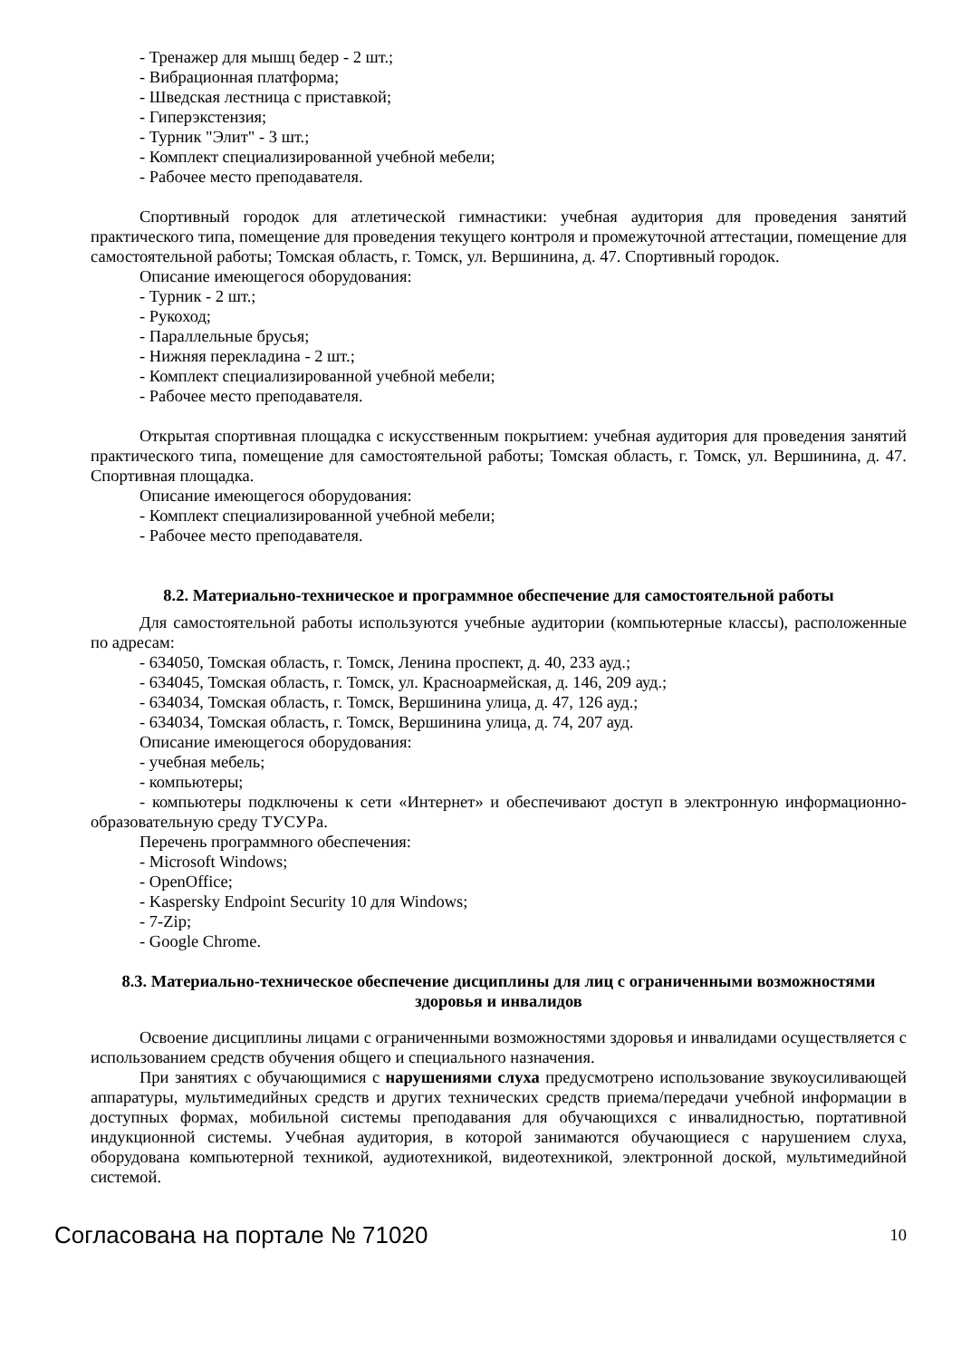- Тренажер для мышц бедер - 2 шт.;
- Вибрационная платформа;
- Шведская лестница с приставкой;
- Гиперэкстензия;
- Турник "Элит" - 3 шт.;
- Комплект специализированной учебной мебели;
- Рабочее место преподавателя.
Спортивный городок для атлетической гимнастики: учебная аудитория для проведения занятий практического типа, помещение для проведения текущего контроля и промежуточной аттестации, помещение для самостоятельной работы; Томская область, г. Томск, ул. Вершинина, д. 47. Спортивный городок.
Описание имеющегося оборудования:
- Турник - 2 шт.;
- Рукоход;
- Параллельные брусья;
- Нижняя перекладина - 2 шт.;
- Комплект специализированной учебной мебели;
- Рабочее место преподавателя.
Открытая спортивная площадка с искусственным покрытием: учебная аудитория для проведения занятий практического типа, помещение для самостоятельной работы; Томская область, г. Томск, ул. Вершинина, д. 47. Спортивная площадка.
Описание имеющегося оборудования:
- Комплект специализированной учебной мебели;
- Рабочее место преподавателя.
8.2. Материально-техническое и программное обеспечение для самостоятельной работы
Для самостоятельной работы используются учебные аудитории (компьютерные классы), расположенные по адресам:
- 634050, Томская область, г. Томск, Ленина проспект, д. 40, 233 ауд.;
- 634045, Томская область, г. Томск, ул. Красноармейская, д. 146, 209 ауд.;
- 634034, Томская область, г. Томск, Вершинина улица, д. 47, 126 ауд.;
- 634034, Томская область, г. Томск, Вершинина улица, д. 74, 207 ауд.
Описание имеющегося оборудования:
- учебная мебель;
- компьютеры;
- компьютеры подключены к сети «Интернет» и обеспечивают доступ в электронную информационно-образовательную среду ТУСУРа.
Перечень программного обеспечения:
- Microsoft Windows;
- OpenOffice;
- Kaspersky Endpoint Security 10 для Windows;
- 7-Zip;
- Google Chrome.
8.3. Материально-техническое обеспечение дисциплины для лиц с ограниченными возможностями здоровья и инвалидов
Освоение дисциплины лицами с ограниченными возможностями здоровья и инвалидами осуществляется с использованием средств обучения общего и специального назначения.
При занятиях с обучающимися с нарушениями слуха предусмотрено использование звукоусиливающей аппаратуры, мультимедийных средств и других технических средств приема/передачи учебной информации в доступных формах, мобильной системы преподавания для обучающихся с инвалидностью, портативной индукционной системы. Учебная аудитория, в которой занимаются обучающиеся с нарушением слуха, оборудована компьютерной техникой, аудиотехникой, видеотехникой, электронной доской, мультимедийной системой.
Согласована на портале № 71020 10